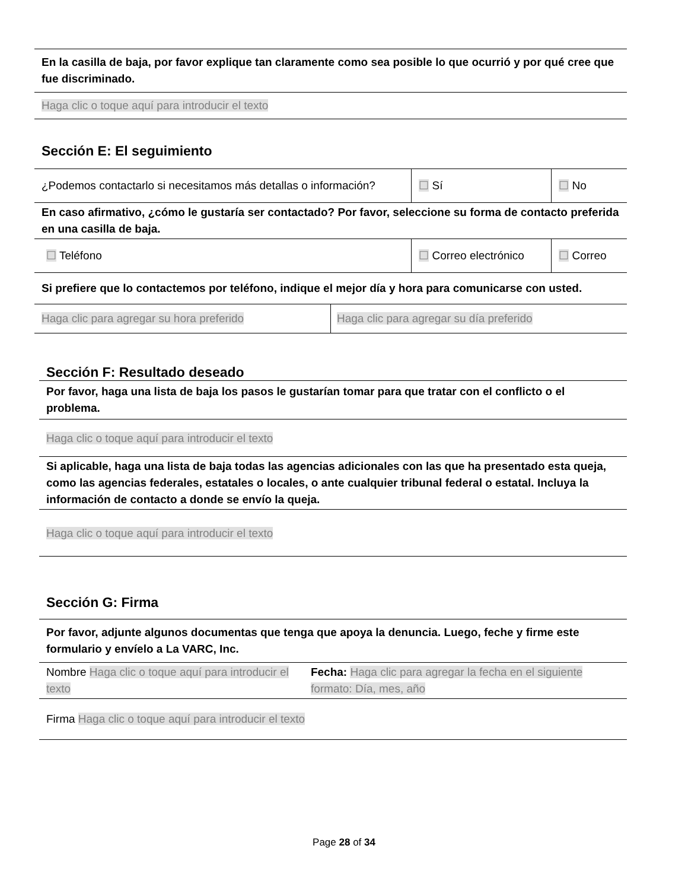| En la casilla de baja, por favor explique tan claramente como sea posible lo que ocurrió y por qué cree que fue discriminado. |
| Haga clic o toque aquí para introducir el texto |
Sección E: El seguimiento
| ¿Podemos contactarlo si necesitamos más detallas o información? | ☐ Sí | ☐ No |
| En caso afirmativo, ¿cómo le gustaría ser contactado? Por favor, seleccione su forma de contacto preferida en una casilla de baja. | | |
| ☐ Teléfono | ☐ Correo electrónico | ☐ Correo |
| Si prefiere que lo contactemos por teléfono, indique el mejor día y hora para comunicarse con usted. | | |
| Haga clic para agregar su hora preferido | Haga clic para agregar su día preferido |
Sección F: Resultado deseado
| Por favor, haga una lista de baja los pasos le gustarían tomar para que tratar con el conflicto o el problema. |
| Haga clic o toque aquí para introducir el texto |
| Si aplicable, haga una lista de baja todas las agencias adicionales con las que ha presentado esta queja, como las agencias federales, estatales o locales, o ante cualquier tribunal federal o estatal. Incluya la información de contacto a donde se envío la queja. |
| Haga clic o toque aquí para introducir el texto |
Sección G: Firma
| Por favor, adjunte algunos documentas que tenga que apoya la denuncia. Luego, feche y firme este formulario y envíelo a La VARC, Inc. | |
| Nombre Haga clic o toque aquí para introducir el texto | Fecha: Haga clic para agregar la fecha en el siguiente formato: Día, mes, año |
| Firma Haga clic o toque aquí para introducir el texto | |
Page 28 of 34